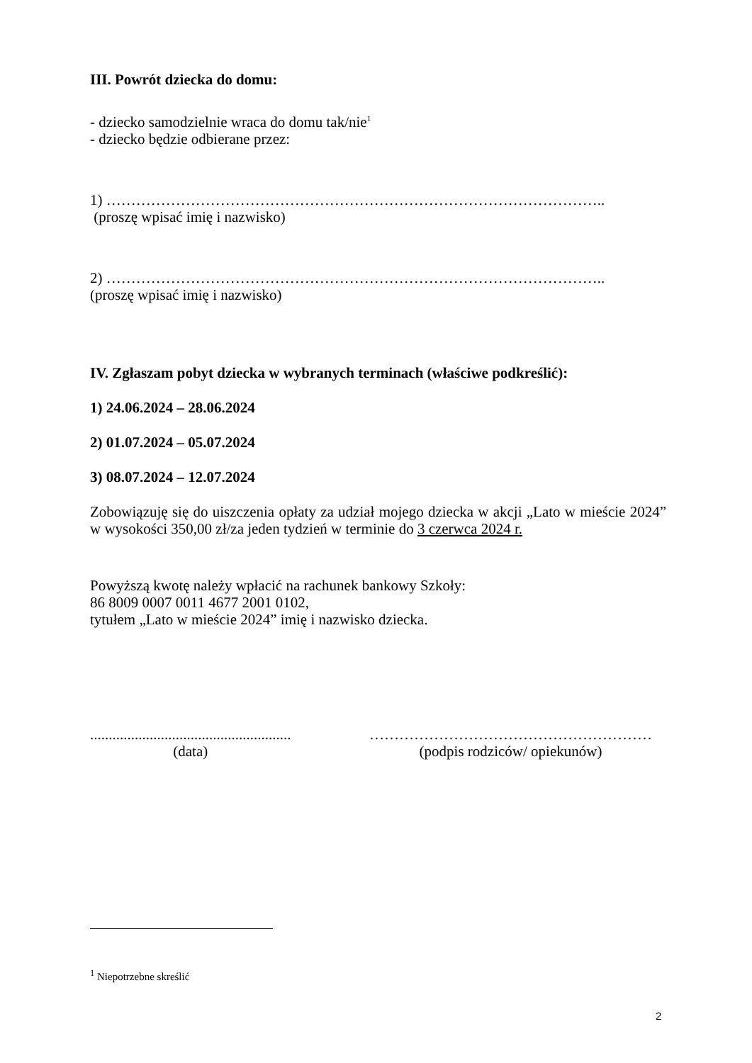III. Powrót dziecka do domu:
- dziecko samodzielnie wraca do domu tak/nie<sup>1</sup>
- dziecko będzie odbierane przez:
1) ………………………………………………………………………………………..
(proszę wpisać imię i nazwisko)
2) ………………………………………………………………………………………..
(proszę wpisać imię i nazwisko)
IV. Zgłaszam pobyt dziecka w wybranych terminach (właściwe podkreślić):
1) 24.06.2024 – 28.06.2024
2) 01.07.2024 – 05.07.2024
3) 08.07.2024 – 12.07.2024
Zobowiązuję się do uiszczenia opłaty za udział mojego dziecka w akcji „Lato w mieście 2024” w wysokości 350,00 zł/za jeden tydzień w terminie do 3 czerwca 2024 r.
Powyższą kwotę należy wpłacić na rachunek bankowy Szkoły:
86 8009 0007 0011 4677 2001 0102,
tytułem „Lato w mieście 2024” imię i nazwisko dziecka.
......................................................
(data)
…………………………………………………
(podpis rodziców/ opiekunów)
<sup>1</sup> Niepotrzebne skreślić
2